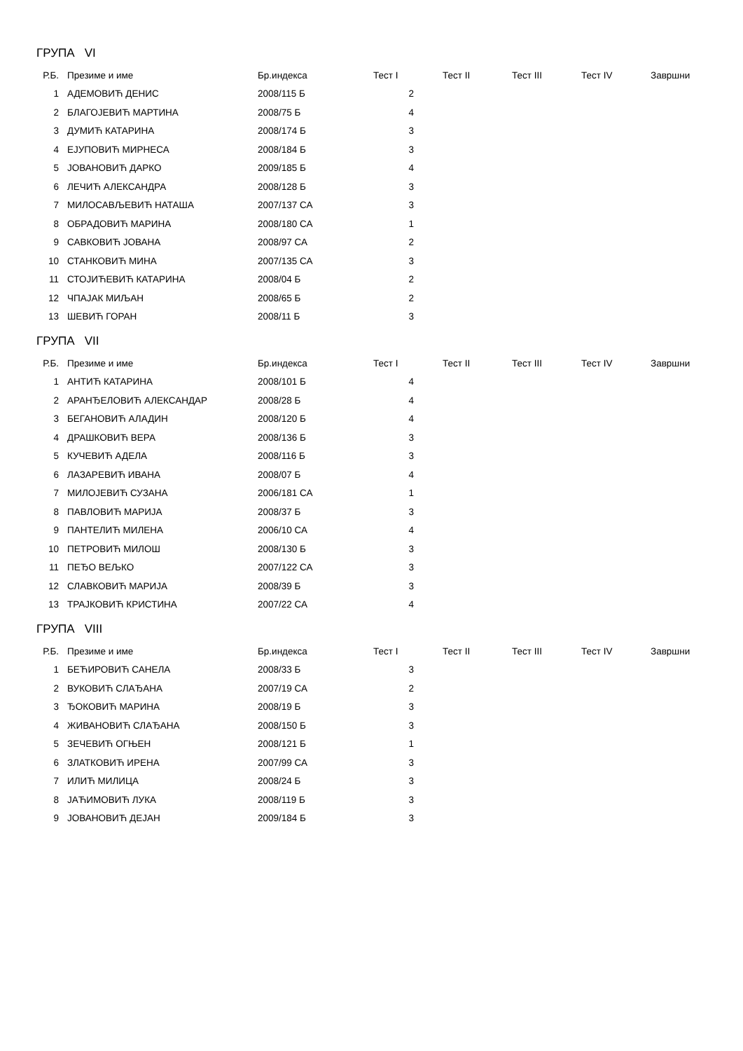ГРУПА VI
| Р.Б. | Презиме и име | Бр.индекса | Тест I | Тест II | Тест III | Тест IV | Завршни |
| --- | --- | --- | --- | --- | --- | --- | --- |
| 1 | АДЕМОВИЋ ДЕНИС | 2008/115 Б | 2 | | | | |
| 2 | БЛАГОЈЕВИЋ МАРТИНА | 2008/75 Б | 4 | | | | |
| 3 | ДУМИЋ КАТАРИНА | 2008/174 Б | 3 | | | | |
| 4 | ЕЈУПОВИЋ МИРНЕСА | 2008/184 Б | 3 | | | | |
| 5 | ЈОВАНОВИЋ ДАРКО | 2009/185 Б | 4 | | | | |
| 6 | ЛЕЧИЋ АЛЕКСАНДРА | 2008/128 Б | 3 | | | | |
| 7 | МИЛОСАВЉЕВИЋ НАТАША | 2007/137 СА | 3 | | | | |
| 8 | ОБРАДОВИЋ МАРИНА | 2008/180 СА | 1 | | | | |
| 9 | САВКОВИЋ ЈОВАНА | 2008/97 СА | 2 | | | | |
| 10 | СТАНКОВИЋ МИНА | 2007/135 СА | 3 | | | | |
| 11 | СТОЈИЋЕВИЋ КАТАРИНА | 2008/04 Б | 2 | | | | |
| 12 | ЧПАЈАК МИЉАН | 2008/65 Б | 2 | | | | |
| 13 | ШЕВИЋ ГОРАН | 2008/11 Б | 3 | | | | |
ГРУПА VII
| Р.Б. | Презиме и име | Бр.индекса | Тест I | Тест II | Тест III | Тест IV | Завршни |
| --- | --- | --- | --- | --- | --- | --- | --- |
| 1 | АНТИЋ КАТАРИНА | 2008/101 Б | 4 | | | | |
| 2 | АРАНЂЕЛОВИЋ АЛЕКСАНДАР | 2008/28 Б | 4 | | | | |
| 3 | БЕГАНОВИЋ АЛАДИН | 2008/120 Б | 4 | | | | |
| 4 | ДРАШКОВИЋ ВЕРА | 2008/136 Б | 3 | | | | |
| 5 | КУЧЕВИЋ АДЕЛА | 2008/116 Б | 3 | | | | |
| 6 | ЛАЗАРЕВИЋ ИВАНА | 2008/07 Б | 4 | | | | |
| 7 | МИЛОЈЕВИЋ СУЗАНА | 2006/181 СА | 1 | | | | |
| 8 | ПАВЛОВИЋ МАРИЈА | 2008/37 Б | 3 | | | | |
| 9 | ПАНТЕЛИЋ МИЛЕНА | 2006/10 СА | 4 | | | | |
| 10 | ПЕТРОВИЋ МИЛОШ | 2008/130 Б | 3 | | | | |
| 11 | ПЕЂО ВЕЉКО | 2007/122 СА | 3 | | | | |
| 12 | СЛАВКОВИЋ МАРИЈА | 2008/39 Б | 3 | | | | |
| 13 | ТРАЈКОВИЋ КРИСТИНА | 2007/22 СА | 4 | | | | |
ГРУПА VIII
| Р.Б. | Презиме и име | Бр.индекса | Тест I | Тест II | Тест III | Тест IV | Завршни |
| --- | --- | --- | --- | --- | --- | --- | --- |
| 1 | БЕЋИРОВИЋ САНЕЛА | 2008/33 Б | 3 | | | | |
| 2 | ВУКОВИЋ СЛАЂАНА | 2007/19 СА | 2 | | | | |
| 3 | ЂОКОВИЋ МАРИНА | 2008/19 Б | 3 | | | | |
| 4 | ЖИВАНОВИЋ СЛАЂАНА | 2008/150 Б | 3 | | | | |
| 5 | ЗЕЧЕВИЋ ОГЊЕН | 2008/121 Б | 1 | | | | |
| 6 | ЗЛАТКОВИЋ ИРЕНА | 2007/99 СА | 3 | | | | |
| 7 | ИЛИЋ МИЛИЦА | 2008/24 Б | 3 | | | | |
| 8 | ЈАЋИМОВИЋ ЛУКА | 2008/119 Б | 3 | | | | |
| 9 | ЈОВАНОВИЋ ДЕЈАН | 2009/184 Б | 3 | | | | |